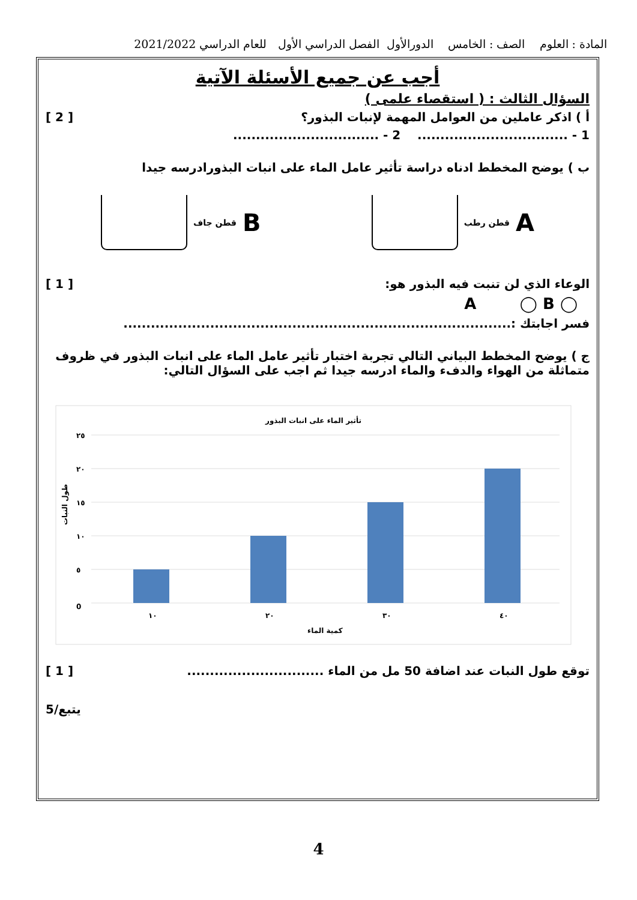المادة : العلوم الصف : الخامس الدورالأول الفصل الدراسي الأول للعام الدراسي 2021/2022
أجب عن جميع الأسئلة الآتية
السؤال الثالث : ( استقصاء علمى )
أ ) اذكر عاملين من العوامل المهمة لإنبات البذور؟ [ 2 ]
1 - ................................. 2 - ................................
ب ) يوضح المخطط ادناه دراسة تأثير عامل الماء على انبات البذورادرسه جيدا
A قطن رطب
B قطن جاف
الوعاء الذي لن تنبت فيه البذور هو: [ 1 ]
◯ A ◯ B
فسر اجابتك :.....................................................................................
ج ) يوضح المخطط البياني التالي تجربة اختبار تأثير عامل الماء على انبات البذور في ظروف متماثلة من الهواء والدفء والماء ادرسه جيدا ثم اجب على السؤال التالي:
تأثير الماء على انبات البذور
٢٥
٢٠
١٥
١٠
٥
0
١٠
٢٠
٣٠
٤٠
كمية الماء
طول النبات
توقع طول النبات عند اضافة 50 مل من الماء .............................. [ 1 ]
يتبع/5
4